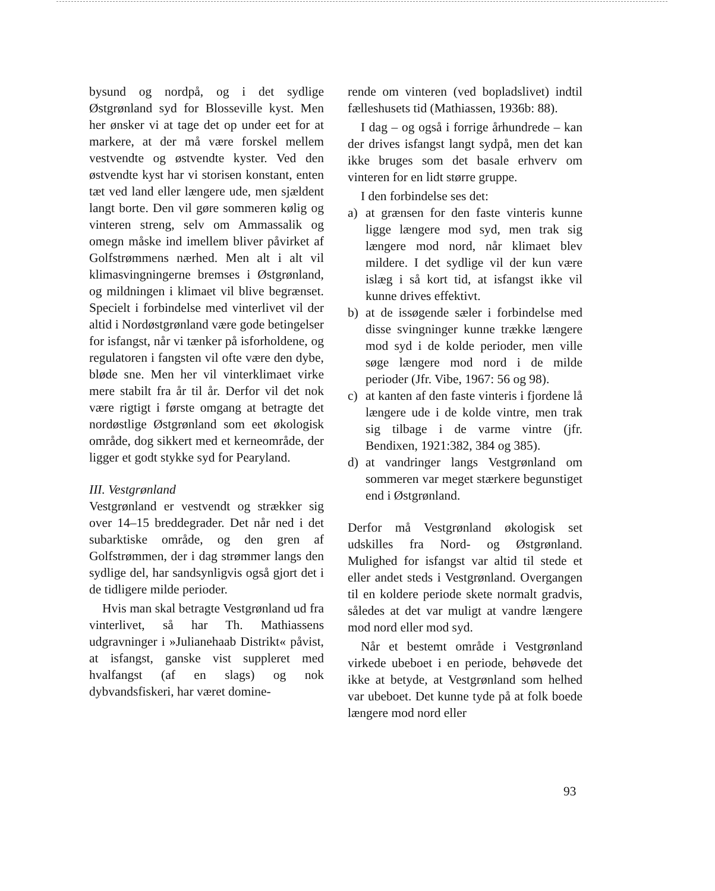bysund og nordpå, og i det sydlige Østgrønland syd for Blosseville kyst. Men her ønsker vi at tage det op under eet for at markere, at der må være forskel mellem vestvendte og østvendte kyster. Ved den østvendte kyst har vi storisen konstant, enten tæt ved land eller længere ude, men sjældent langt borte. Den vil gøre sommeren kølig og vinteren streng, selv om Ammassalik og omegn måske ind imellem bliver påvirket af Golfstrømmens nærhed. Men alt i alt vil klimasvingningerne bremses i Østgrønland, og mildningen i klimaet vil blive begrænset. Specielt i forbindelse med vinterlivet vil der altid i Nordøstgrønland være gode betingelser for isfangst, når vi tænker på isforholdene, og regulatoren i fangsten vil ofte være den dybe, bløde sne. Men her vil vinterklimaet virke mere stabilt fra år til år. Derfor vil det nok være rigtigt i første omgang at betragte det nordøstlige Østgrønland som eet økologisk område, dog sikkert med et kerneområde, der ligger et godt stykke syd for Pearyland.
III. Vestgrønland
Vestgrønland er vestvendt og strækker sig over 14–15 breddegrader. Det når ned i det subarktiske område, og den gren af Golfstrømmen, der i dag strømmer langs den sydlige del, har sandsynligvis også gjort det i de tidligere milde perioder.
Hvis man skal betragte Vestgrønland ud fra vinterlivet, så har Th. Mathiassens udgravninger i »Julianehaab Distrikt« påvist, at isfangst, ganske vist suppleret med hvalfangst (af en slags) og nok dybvandsfiskeri, har været domine-
rende om vinteren (ved bopladslivet) indtil fælleshusets tid (Mathiassen, 1936b: 88).
I dag – og også i forrige århundrede – kan der drives isfangst langt sydpå, men det kan ikke bruges som det basale erhverv om vinteren for en lidt større gruppe.
I den forbindelse ses det:
a) at grænsen for den faste vinteris kunne ligge længere mod syd, men trak sig længere mod nord, når klimaet blev mildere. I det sydlige vil der kun være islæg i så kort tid, at isfangst ikke vil kunne drives effektivt.
b) at de issøgende sæler i forbindelse med disse svingninger kunne trække længere mod syd i de kolde perioder, men ville søge længere mod nord i de milde perioder (Jfr. Vibe, 1967: 56 og 98).
c) at kanten af den faste vinteris i fjordene lå længere ude i de kolde vintre, men trak sig tilbage i de varme vintre (jfr. Bendixen, 1921:382, 384 og 385).
d) at vandringer langs Vestgrønland om sommeren var meget stærkere begunstiget end i Østgrønland.
Derfor må Vestgrønland økologisk set udskilles fra Nord- og Østgrønland. Mulighed for isfangst var altid til stede et eller andet steds i Vestgrønland. Overgangen til en koldere periode skete normalt gradvis, således at det var muligt at vandre længere mod nord eller mod syd.
Når et bestemt område i Vestgrønland virkede ubeboet i en periode, behøvede det ikke at betyde, at Vestgrønland som helhed var ubeboet. Det kunne tyde på at folk boede længere mod nord eller
93